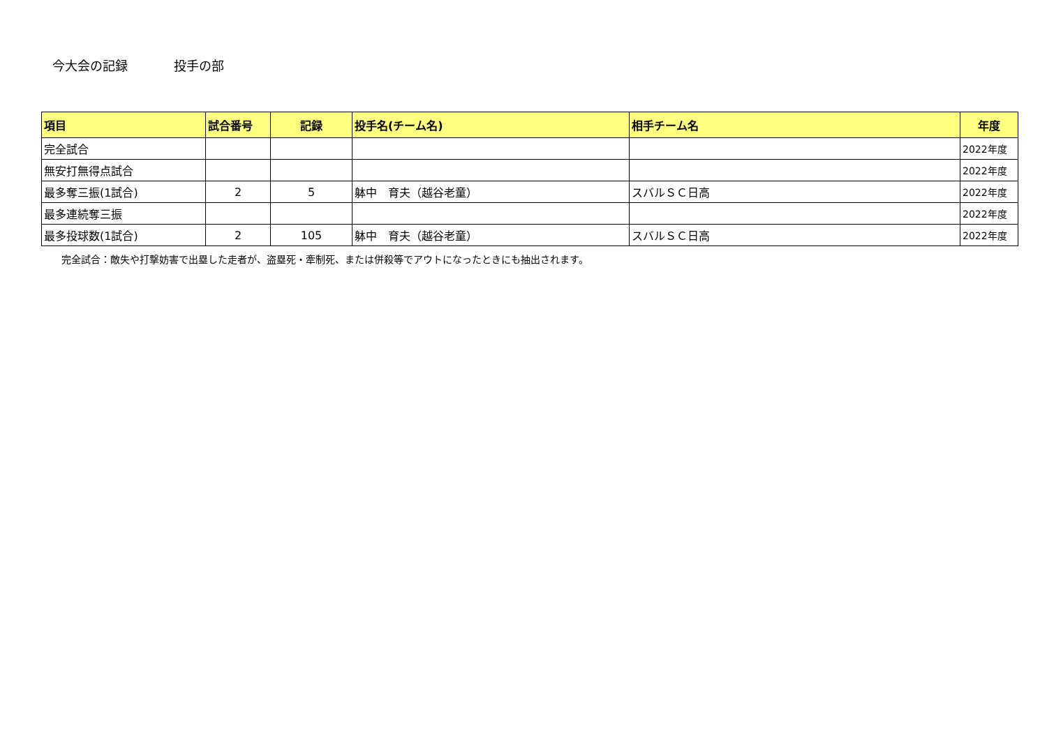今大会の記録 投手の部
| 項目 | 試合番号 | 記録 | 投手名(チーム名) | 相手チーム名 | 年度 |
| --- | --- | --- | --- | --- | --- |
| 完全試合 | | | | | 2022年度 |
| 無安打無得点試合 | | | | | 2022年度 |
| 最多奪三振(1試合) | 2 | 5 | 躰中 育夫（越谷老童） | スバルＳＣ日高 | 2022年度 |
| 最多連続奪三振 | | | | | 2022年度 |
| 最多投球数(1試合) | 2 | 105 | 躰中 育夫（越谷老童） | スバルＳＣ日高 | 2022年度 |
完全試合：敵失や打撃妨害で出塁した走者が、盗塁死・牽制死、または併殺等でアウトになったときにも抽出されます。